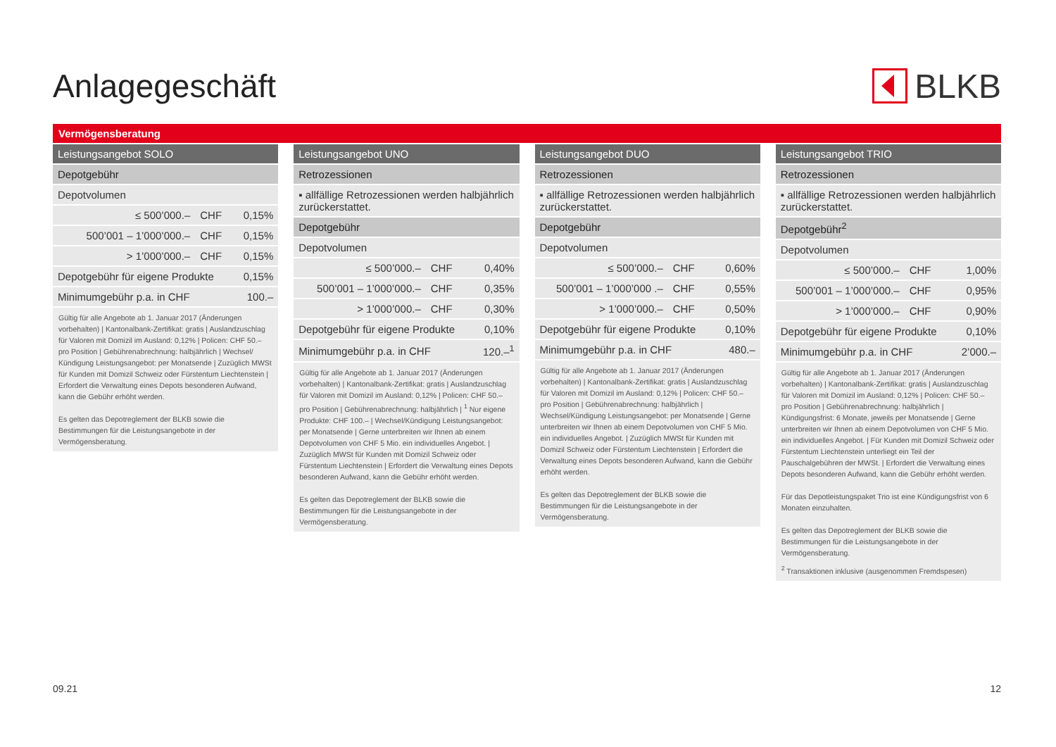Anlagegeschäft BLKB
Vermögensberatung
| Leistungsangebot SOLO | | |
| --- | --- | --- |
| Depotgebühr | | |
| Depotvolumen | | |
| ≤ 500’000.– | CHF | 0,15% |
| 500’001 – 1’000’000.– | CHF | 0,15% |
| > 1’000’000.– | CHF | 0,15% |
| Depotgebühr für eigene Produkte | | 0,15% |
| Minimumgebühr p.a. in CHF | | 100.– |
Gültig für alle Angebote ab 1. Januar 2017 (Änderungen vorbehalten) | Kantonalbank-Zertifikat: gratis | Auslandzuschlag für Valoren mit Domizil im Ausland: 0,12% | Policen: CHF 50.– pro Position | Gebührenabrechnung: halbjährlich | Wechsel/ Kündigung Leistungsangebot: per Monatsende | Zuzüglich MWSt für Kunden mit Domizil Schweiz oder Fürstentum Liechtenstein | Erfordert die Verwaltung eines Depots besonderen Aufwand, kann die Gebühr erhöht werden.
Es gelten das Depotreglement der BLKB sowie die Bestimmungen für die Leistungsangebote in der Vermögensberatung.
| Leistungsangebot UNO | | |
| --- | --- | --- |
| Retrozessionen | | |
| ▪ allfällige Retrozessionen werden halbjährlich zurückerstattet. | | |
| Depotgebühr | | |
| Depotvolumen | | |
| ≤ 500’000.– | CHF | 0,40% |
| 500’001 – 1’000’000.– | CHF | 0,35% |
| > 1’000’000.– | CHF | 0,30% |
| Depotgebühr für eigene Produkte | | 0,10% |
| Minimumgebühr p.a. in CHF | | 120.–<sup>1</sup> |
Gültig für alle Angebote ab 1. Januar 2017 (Änderungen vorbehalten) | Kantonalbank-Zertifikat: gratis | Auslandzuschlag für Valoren mit Domizil im Ausland: 0,12% | Policen: CHF 50.– pro Position | Gebührenabrechnung: halbjährlich | <sup>1</sup> Nur eigene Produkte: CHF 100.– | Wechsel/Kündigung Leistungsangebot: per Monatsende | Gerne unterbreiten wir Ihnen ab einem Depotvolumen von CHF 5 Mio. ein individuelles Angebot. | Zuzüglich MWSt für Kunden mit Domizil Schweiz oder Fürstentum Liechtenstein | Erfordert die Verwaltung eines Depots besonderen Aufwand, kann die Gebühr erhöht werden.
Es gelten das Depotreglement der BLKB sowie die Bestimmungen für die Leistungsangebote in der Vermögensberatung.
| Leistungsangebot DUO | | |
| --- | --- | --- |
| Retrozessionen | | |
| ▪ allfällige Retrozessionen werden halbjährlich zurückerstattet. | | |
| Depotgebühr | | |
| Depotvolumen | | |
| ≤ 500’000.– | CHF | 0,60% |
| 500’001 – 1’000’000 .– | CHF | 0,55% |
| > 1’000’000.– | CHF | 0,50% |
| Depotgebühr für eigene Produkte | | 0,10% |
| Minimumgebühr p.a. in CHF | | 480.– |
Gültig für alle Angebote ab 1. Januar 2017 (Änderungen vorbehalten) | Kantonalbank-Zertifikat: gratis | Auslandzuschlag für Valoren mit Domizil im Ausland: 0,12% | Policen: CHF 50.– pro Position | Gebührenabrechnung: halbjährlich | Wechsel/Kündigung Leistungsangebot: per Monatsende | Gerne unterbreiten wir Ihnen ab einem Depotvolumen von CHF 5 Mio. ein individuelles Angebot. | Zuzüglich MWSt für Kunden mit Domizil Schweiz oder Fürstentum Liechtenstein | Erfordert die Verwaltung eines Depots besonderen Aufwand, kann die Gebühr erhöht werden.
Es gelten das Depotreglement der BLKB sowie die Bestimmungen für die Leistungsangebote in der Vermögensberatung.
| Leistungsangebot TRIO | | |
| --- | --- | --- |
| Retrozessionen | | |
| ▪ allfällige Retrozessionen werden halbjährlich zurückerstattet. | | |
| Depotgebühr<sup>2</sup> | | |
| Depotvolumen | | |
| ≤ 500’000.– | CHF | 1,00% |
| 500’001 – 1’000’000.– | CHF | 0,95% |
| > 1’000’000.– | CHF | 0,90% |
| Depotgebühr für eigene Produkte | | 0,10% |
| Minimumgebühr p.a. in CHF | | 2’000.– |
Gültig für alle Angebote ab 1. Januar 2017 (Änderungen vorbehalten) | Kantonalbank-Zertifikat: gratis | Auslandzuschlag für Valoren mit Domizil im Ausland: 0,12% | Policen: CHF 50.– pro Position | Gebührenabrechnung: halbjährlich | Kündigungsfrist: 6 Monate, jeweils per Monatsende | Gerne unterbreiten wir Ihnen ab einem Depotvolumen von CHF 5 Mio. ein individuelles Angebot. | Für Kunden mit Domizil Schweiz oder Fürstentum Liechtenstein unterliegt ein Teil der Pauschalgebühren der MWSt. | Erfordert die Verwaltung eines Depots besonderen Aufwand, kann die Gebühr erhöht werden.
Für das Depotleistungspaket Trio ist eine Kündigungsfrist von 6 Monaten einzuhalten.
Es gelten das Depotreglement der BLKB sowie die Bestimmungen für die Leistungsangebote in der Vermögensberatung.
<sup>2</sup> Transaktionen inklusive (ausgenommen Fremdspesen)
09.21 12